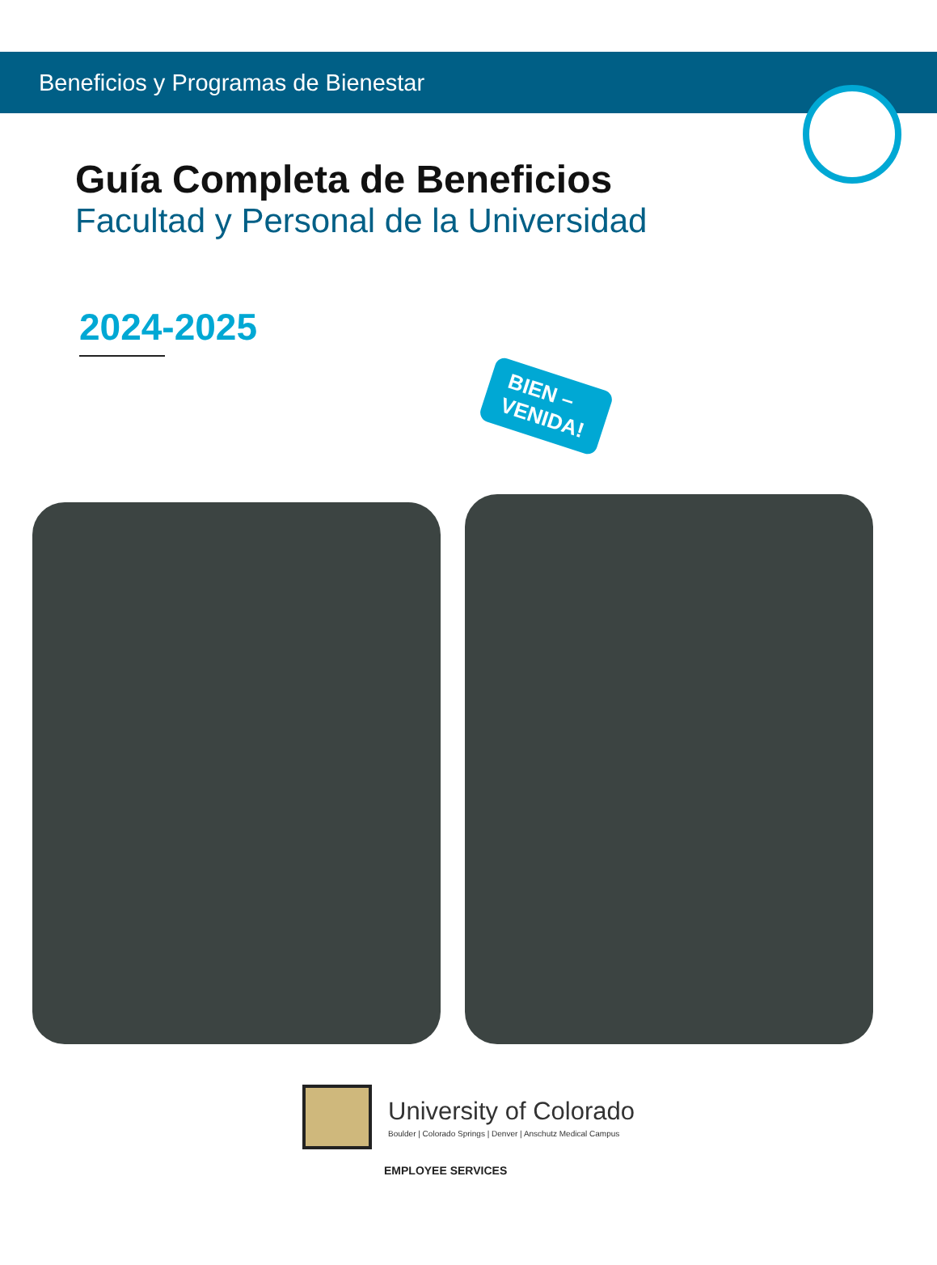Beneficios y Programas de Bienestar
Guía Completa de Beneficios
Facultad y Personal de la Universidad
2024-2025
BIEN –
VENIDA!
University of Colorado
Boulder | Colorado Springs | Denver | Anschutz Medical Campus
EMPLOYEE SERVICES